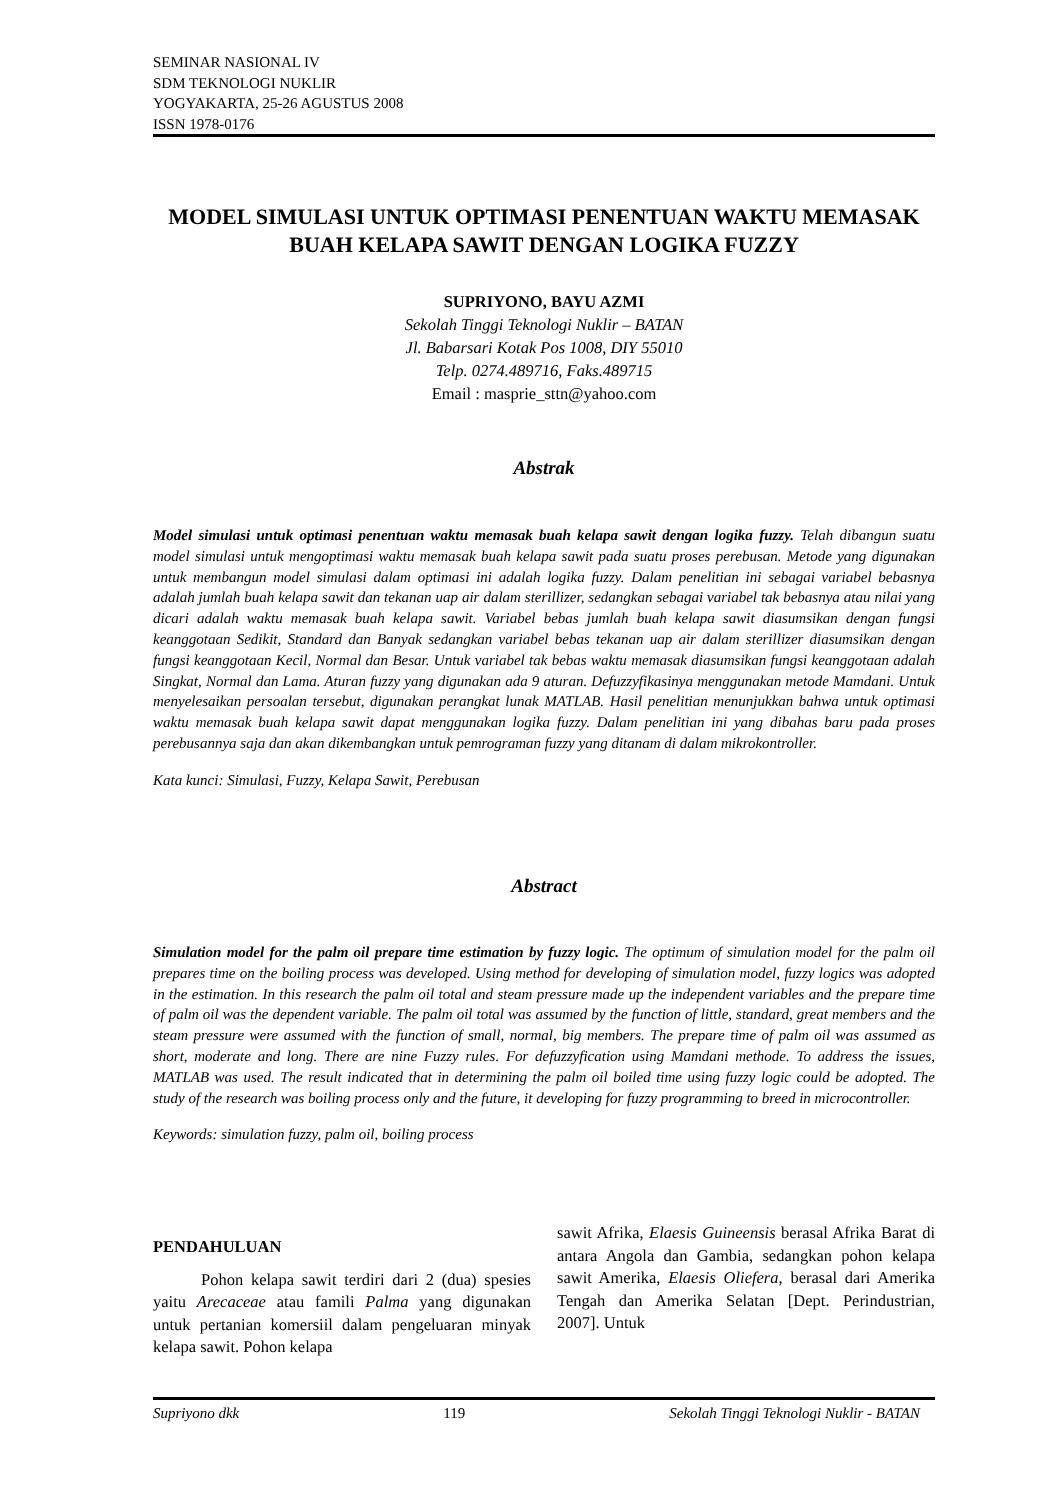SEMINAR NASIONAL IV
SDM TEKNOLOGI NUKLIR
YOGYAKARTA, 25-26 AGUSTUS 2008
ISSN 1978-0176
MODEL SIMULASI UNTUK OPTIMASI PENENTUAN WAKTU MEMASAK BUAH KELAPA SAWIT DENGAN LOGIKA FUZZY
SUPRIYONO, BAYU AZMI
Sekolah Tinggi Teknologi Nuklir – BATAN
Jl. Babarsari Kotak Pos 1008, DIY 55010
Telp. 0274.489716, Faks.489715
Email : masprie_sttn@yahoo.com
Abstrak
Model simulasi untuk optimasi penentuan waktu memasak buah kelapa sawit dengan logika fuzzy. Telah dibangun suatu model simulasi untuk mengoptimasi waktu memasak buah kelapa sawit pada suatu proses perebusan. Metode yang digunakan untuk membangun model simulasi dalam optimasi ini adalah logika fuzzy. Dalam penelitian ini sebagai variabel bebasnya adalah jumlah buah kelapa sawit dan tekanan uap air dalam sterillizer, sedangkan sebagai variabel tak bebasnya atau nilai yang dicari adalah waktu memasak buah kelapa sawit. Variabel bebas jumlah buah kelapa sawit diasumsikan dengan fungsi keanggotaan Sedikit, Standard dan Banyak sedangkan variabel bebas tekanan uap air dalam sterillizer diasumsikan dengan fungsi keanggotaan Kecil, Normal dan Besar. Untuk variabel tak bebas waktu memasak diasumsikan fungsi keanggotaan adalah Singkat, Normal dan Lama. Aturan fuzzy yang digunakan ada 9 aturan. Defuzzyfikasinya menggunakan metode Mamdani. Untuk menyelesaikan persoalan tersebut, digunakan perangkat lunak MATLAB. Hasil penelitian menunjukkan bahwa untuk optimasi waktu memasak buah kelapa sawit dapat menggunakan logika fuzzy. Dalam penelitian ini yang dibahas baru pada proses perebusannya saja dan akan dikembangkan untuk pemrograman fuzzy yang ditanam di dalam mikrokontroller.
Kata kunci: Simulasi, Fuzzy, Kelapa Sawit, Perebusan
Abstract
Simulation model for the palm oil prepare time estimation by fuzzy logic. The optimum of simulation model for the palm oil prepares time on the boiling process was developed. Using method for developing of simulation model, fuzzy logics was adopted in the estimation. In this research the palm oil total and steam pressure made up the independent variables and the prepare time of palm oil was the dependent variable. The palm oil total was assumed by the function of little, standard, great members and the steam pressure were assumed with the function of small, normal, big members. The prepare time of palm oil was assumed as short, moderate and long. There are nine Fuzzy rules. For defuzzyfication using Mamdani methode. To address the issues, MATLAB was used. The result indicated that in determining the palm oil boiled time using fuzzy logic could be adopted. The study of the research was boiling process only and the future, it developing for fuzzy programming to breed in microcontroller.
Keywords: simulation fuzzy, palm oil, boiling process
PENDAHULUAN
Pohon kelapa sawit terdiri dari 2 (dua) spesies yaitu Arecaceae atau famili Palma yang digunakan untuk pertanian komersiil dalam pengeluaran minyak kelapa sawit. Pohon kelapa
sawit Afrika, Elaesis Guineensis berasal Afrika Barat di antara Angola dan Gambia, sedangkan pohon kelapa sawit Amerika, Elaesis Oliefera, berasal dari Amerika Tengah dan Amerika Selatan [Dept. Perindustrian, 2007]. Untuk
Supriyono dkk 119 Sekolah Tinggi Teknologi Nuklir - BATAN